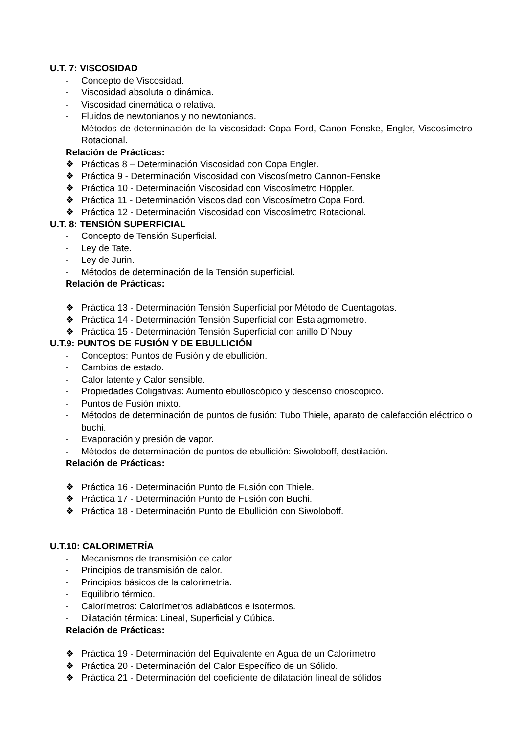U.T. 7: VISCOSIDAD
- Concepto de Viscosidad.
- Viscosidad absoluta o dinámica.
- Viscosidad cinemática o relativa.
- Fluidos de newtonianos y no newtonianos.
- Métodos de determinación de la viscosidad: Copa Ford, Canon Fenske, Engler, Viscosímetro Rotacional.
Relación de Prácticas:
❖ Prácticas 8 – Determinación Viscosidad con Copa Engler.
❖ Práctica 9 - Determinación Viscosidad con Viscosímetro Cannon-Fenske
❖ Práctica 10 - Determinación Viscosidad con Viscosímetro Höppler.
❖ Práctica 11 - Determinación Viscosidad con Viscosímetro Copa Ford.
❖ Práctica 12 - Determinación Viscosidad con Viscosímetro Rotacional.
U.T. 8: TENSIÓN SUPERFICIAL
- Concepto de Tensión Superficial.
- Ley de Tate.
- Ley de Jurin.
- Métodos de determinación de la Tensión superficial.
Relación de Prácticas:
❖ Práctica 13 - Determinación Tensión Superficial por Método de Cuentagotas.
❖ Práctica 14 - Determinación Tensión Superficial con Estalagmómetro.
❖ Práctica 15 - Determinación Tensión Superficial con anillo D´Nouy
U.T.9: PUNTOS DE FUSIÓN Y DE EBULLICIÓN
- Conceptos: Puntos de Fusión y de ebullición.
- Cambios de estado.
- Calor latente y Calor sensible.
- Propiedades Coligativas: Aumento ebulloscópico y descenso crioscópico.
- Puntos de Fusión mixto.
- Métodos de determinación de puntos de fusión: Tubo Thiele, aparato de calefacción eléctrico o buchi.
- Evaporación y presión de vapor.
- Métodos de determinación de puntos de ebullición: Siwoloboff, destilación.
Relación de Prácticas:
❖ Práctica 16 - Determinación Punto de Fusión con Thiele.
❖ Práctica 17 - Determinación Punto de Fusión con Büchi.
❖ Práctica 18 - Determinación Punto de Ebullición con Siwoloboff.
U.T.10: CALORIMETRÍA
- Mecanismos de transmisión de calor.
- Principios de transmisión de calor.
- Principios básicos de la calorimetría.
- Equilibrio térmico.
- Calorímetros: Calorímetros adiabáticos e isotermos.
- Dilatación térmica: Lineal, Superficial y Cúbica.
Relación de Prácticas:
❖ Práctica 19 - Determinación del Equivalente en Agua de un Calorímetro
❖ Práctica 20 - Determinación del Calor Específico de un Sólido.
❖ Práctica 21 - Determinación del coeficiente de dilatación lineal de sólidos